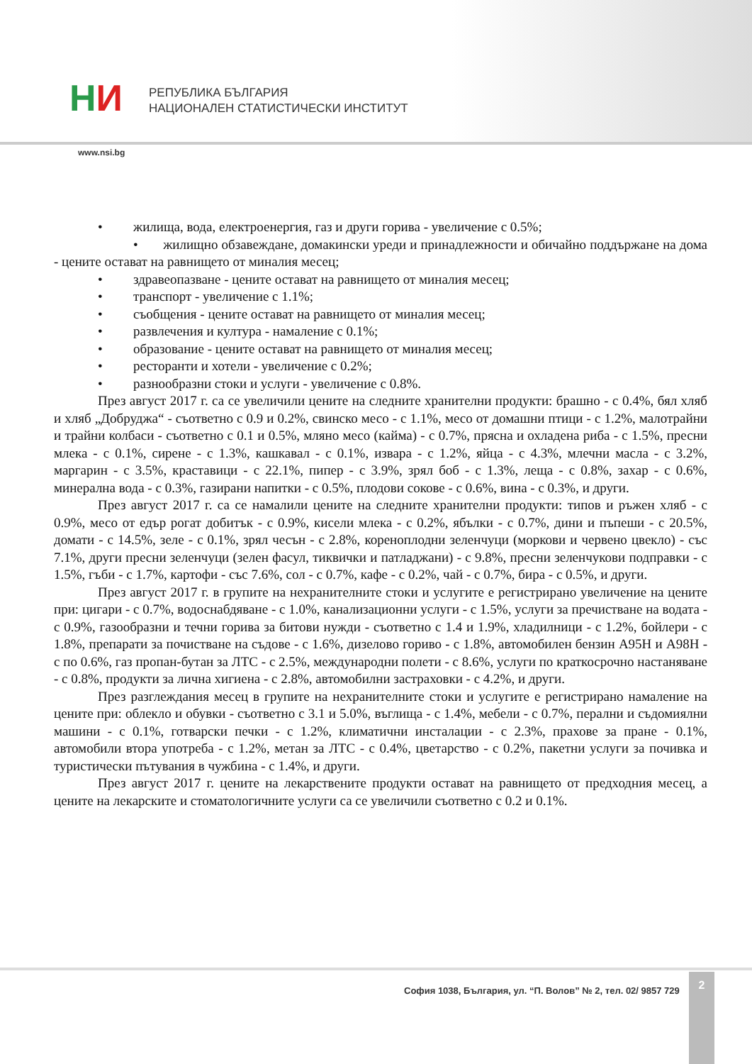НИ
РЕПУБЛИКА БЪЛГАРИЯ
НАЦИОНАЛЕН СТАТИСТИЧЕСКИ ИНСТИТУТ
www.nsi.bg
• жилища, вода, електроенергия, газ и други горива - увеличение с 0.5%;
• жилищно обзавеждане, домакински уреди и принадлежности и обичайно поддържане на дома - цените остават на равнището от миналия месец;
• здравеопазване - цените остават на равнището от миналия месец;
• транспорт - увеличение с 1.1%;
• съобщения - цените остават на равнището от миналия месец;
• развлечения и култура - намаление с 0.1%;
• образование - цените остават на равнището от миналия месец;
• ресторанти и хотели - увеличение с 0.2%;
• разнообразни стоки и услуги - увеличение с 0.8%.
През август 2017 г. са се увеличили цените на следните хранителни продукти: брашно - с 0.4%, бял хляб и хляб „Добруджа“ - съответно с 0.9 и 0.2%, свинско месо - с 1.1%, месо от домашни птици - с 1.2%, малотрайни и трайни колбаси - съответно с 0.1 и 0.5%, мляно месо (кайма) - с 0.7%, прясна и охладена риба - с 1.5%, пресни млека - с 0.1%, сирене - с 1.3%, кашкавал - с 0.1%, извара - с 1.2%, яйца - с 4.3%, млечни масла - с 3.2%, маргарин - с 3.5%, краставици - с 22.1%, пипер - с 3.9%, зрял боб - с 1.3%, леща - с 0.8%, захар - с 0.6%, минерална вода - с 0.3%, газирани напитки - с 0.5%, плодови сокове - с 0.6%, вина - с 0.3%, и други.
През август 2017 г. са се намалили цените на следните хранителни продукти: типов и ръжен хляб - с 0.9%, месо от едър рогат добитък - с 0.9%, кисели млека - с 0.2%, ябълки - с 0.7%, дини и пъпеши - с 20.5%, домати - с 14.5%, зеле - с 0.1%, зрял чесън - с 2.8%, кореноплодни зеленчуци (моркови и червено цвекло) - със 7.1%, други пресни зеленчуци (зелен фасул, тиквички и патладжани) - с 9.8%, пресни зеленчукови подправки - с 1.5%, гъби - с 1.7%, картофи - със 7.6%, сол - с 0.7%, кафе - с 0.2%, чай - с 0.7%, бира - с 0.5%, и други.
През август 2017 г. в групите на нехранителните стоки и услугите е регистрирано увеличение на цените при: цигари - с 0.7%, водоснабдяване - с 1.0%, канализационни услуги - с 1.5%, услуги за пречистване на водата - с 0.9%, газообразни и течни горива за битови нужди - съответно с 1.4 и 1.9%, хладилници - с 1.2%, бойлери - с 1.8%, препарати за почистване на съдове - с 1.6%, дизелово гориво - с 1.8%, автомобилен бензин А95Н и А98Н - с по 0.6%, газ пропан-бутан за ЛТС - с 2.5%, международни полети - с 8.6%, услуги по краткосрочно настаняване - с 0.8%, продукти за лична хигиена - с 2.8%, автомобилни застраховки - с 4.2%, и други.
През разглеждания месец в групите на нехранителните стоки и услугите е регистрирано намаление на цените при: облекло и обувки - съответно с 3.1 и 5.0%, въглища - с 1.4%, мебели - с 0.7%, перални и съдомиялни машини - с 0.1%, готварски печки - с 1.2%, климатични инсталации - с 2.3%, прахове за пране - 0.1%, автомобили втора употреба - с 1.2%, метан за ЛТС - с 0.4%, цветарство - с 0.2%, пакетни услуги за почивка и туристически пътувания в чужбина - с 1.4%, и други.
През август 2017 г. цените на лекарствените продукти остават на равнището от предходния месец, а цените на лекарските и стоматологичните услуги са се увеличили съответно с 0.2 и 0.1%.
София 1038, България, ул. “П. Волов” № 2, тел. 02/ 9857 729
2